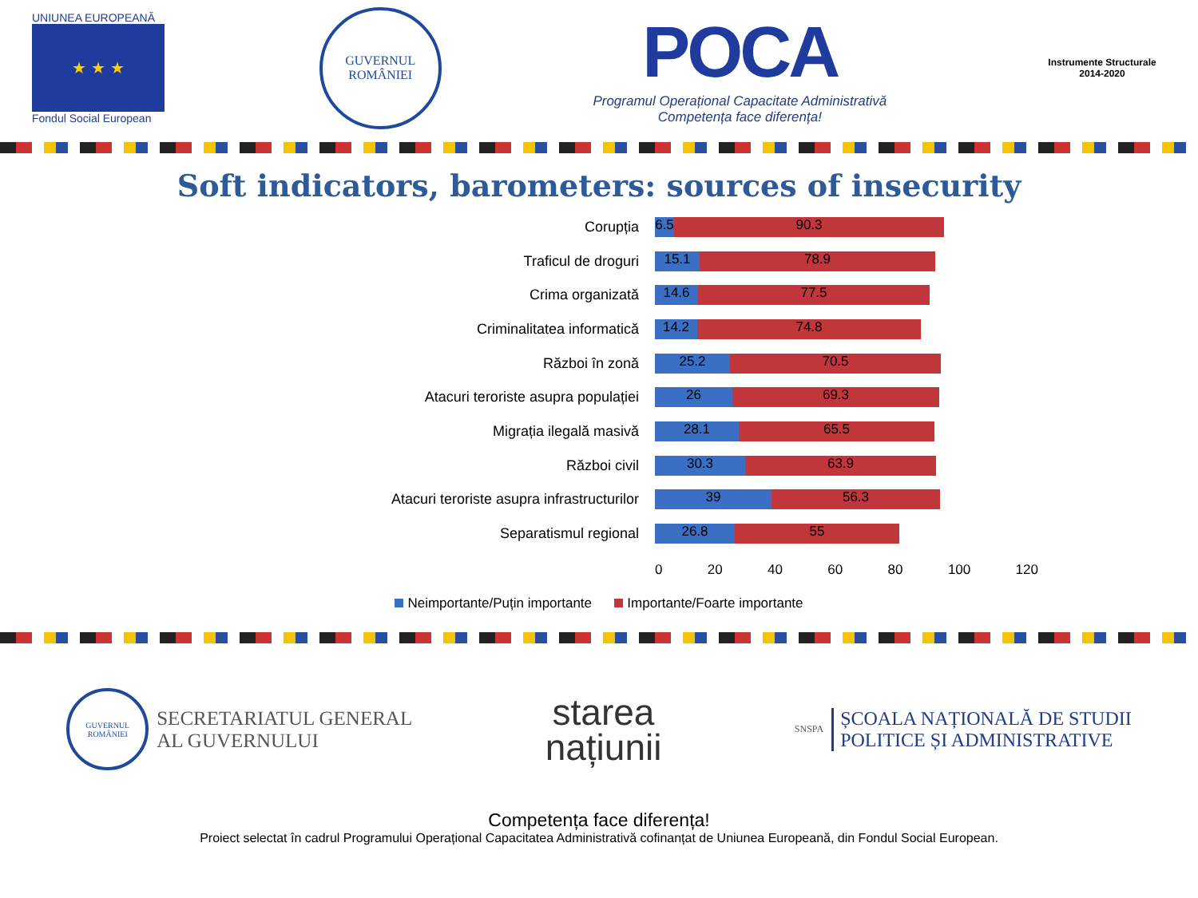UNIUNEA EUROPEANĂ
★ ★ ★
Fondul Social European
GUVERNUL
ROMÂNIEI
POCA
Programul Operațional Capacitate Administrativă
Competența face diferența!
Instrumente Structurale
2014-2020
Soft indicators, barometers: sources of insecurity
Corupția
6.5
90.3
Traficul de droguri
15.1 78.9
Crima organizată
14.6 77.5
Criminalitatea informatică
14.2 74.8
Război în zonă
25.2 70.5
Atacuri teroriste asupra populației
26 69.3
Migrația ilegală masivă
28.1 65.5
Război civil
30.3 63.9
Atacuri teroriste asupra infrastructurilor
39 56.3
Separatismul regional
26.8 55
0 20 40 60 80 100 120
Neimportante/Puțin importante Importante/Foarte importante
GUVERNUL ROMÂNIEI
SECRETARIATUL GENERAL
AL GUVERNULUI
starea
națiunii
SNSPA
ȘCOALA NAȚIONALĂ DE STUDII
POLITICE ȘI ADMINISTRATIVE
Competența face diferența!
Proiect selectat în cadrul Programului Operațional Capacitatea Administrativă cofinanțat de Uniunea Europeană, din Fondul Social European.